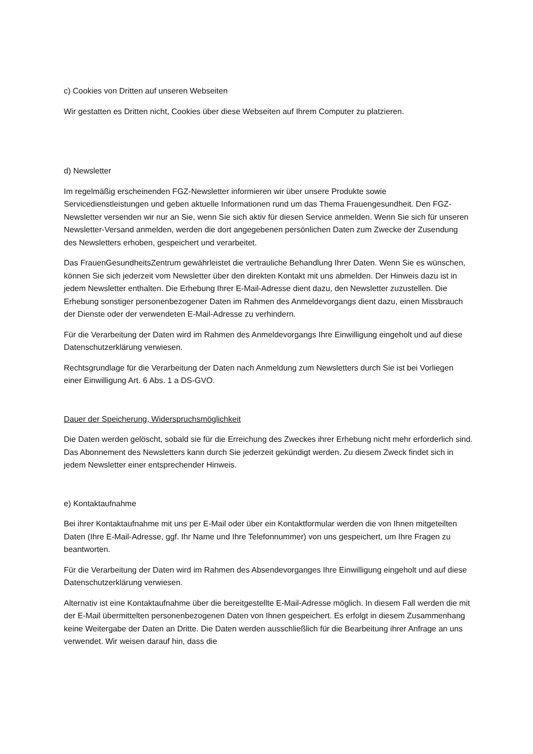c) Cookies von Dritten auf unseren Webseiten
Wir gestatten es Dritten nicht, Cookies über diese Webseiten auf Ihrem Computer zu platzieren.
d) Newsletter
Im regelmäßig erscheinenden FGZ-Newsletter informieren wir über unsere Produkte sowie Servicedienstleistungen und geben aktuelle Informationen rund um das Thema Frauengesundheit. Den FGZ- Newsletter versenden wir nur an Sie, wenn Sie sich aktiv für diesen Service anmelden. Wenn Sie sich für unseren Newsletter-Versand anmelden, werden die dort angegebenen persönlichen Daten zum Zwecke der Zusendung des Newsletters erhoben, gespeichert und verarbeitet.
Das FrauenGesundheitsZentrum gewährleistet die vertrauliche Behandlung Ihrer Daten. Wenn Sie es wünschen, können Sie sich jederzeit vom Newsletter über den direkten Kontakt mit uns abmelden. Der Hinweis dazu ist in jedem Newsletter enthalten. Die Erhebung Ihrer E-Mail-Adresse dient dazu, den Newsletter zuzustellen. Die Erhebung sonstiger personenbezogener Daten im Rahmen des Anmeldevorgangs dient dazu, einen Missbrauch der Dienste oder der verwendeten E-Mail-Adresse zu verhindern.
Für die Verarbeitung der Daten wird im Rahmen des Anmeldevorgangs Ihre Einwilligung eingeholt und auf diese Datenschutzerklärung verwiesen.
Rechtsgrundlage für die Verarbeitung der Daten nach Anmeldung zum Newsletters durch Sie ist bei Vorliegen einer Einwilligung Art. 6 Abs. 1 a DS-GVO.
Dauer der Speicherung, Widerspruchsmöglichkeit
Die Daten werden gelöscht, sobald sie für die Erreichung des Zweckes ihrer Erhebung nicht mehr erforderlich sind. Das Abonnement des Newsletters kann durch Sie jederzeit gekündigt werden. Zu diesem Zweck findet sich in jedem Newsletter einer entsprechender Hinweis.
e) Kontaktaufnahme
Bei ihrer Kontaktaufnahme mit uns per E-Mail oder über ein Kontaktformular werden die von Ihnen mitgeteilten Daten (Ihre E-Mail-Adresse, ggf. Ihr Name und Ihre Telefonnummer) von uns gespeichert, um Ihre Fragen zu beantworten.
Für die Verarbeitung der Daten wird im Rahmen des Absendevorganges Ihre Einwilligung eingeholt und auf diese Datenschutzerklärung verwiesen.
Alternativ ist eine Kontaktaufnahme über die bereitgestellte E-Mail-Adresse möglich. In diesem Fall werden die mit der E-Mail übermittelten personenbezogenen Daten von Ihnen gespeichert. Es erfolgt in diesem Zusammenhang keine Weitergabe der Daten an Dritte. Die Daten werden ausschließlich für die Bearbeitung ihrer Anfrage an uns verwendet. Wir weisen darauf hin, dass die